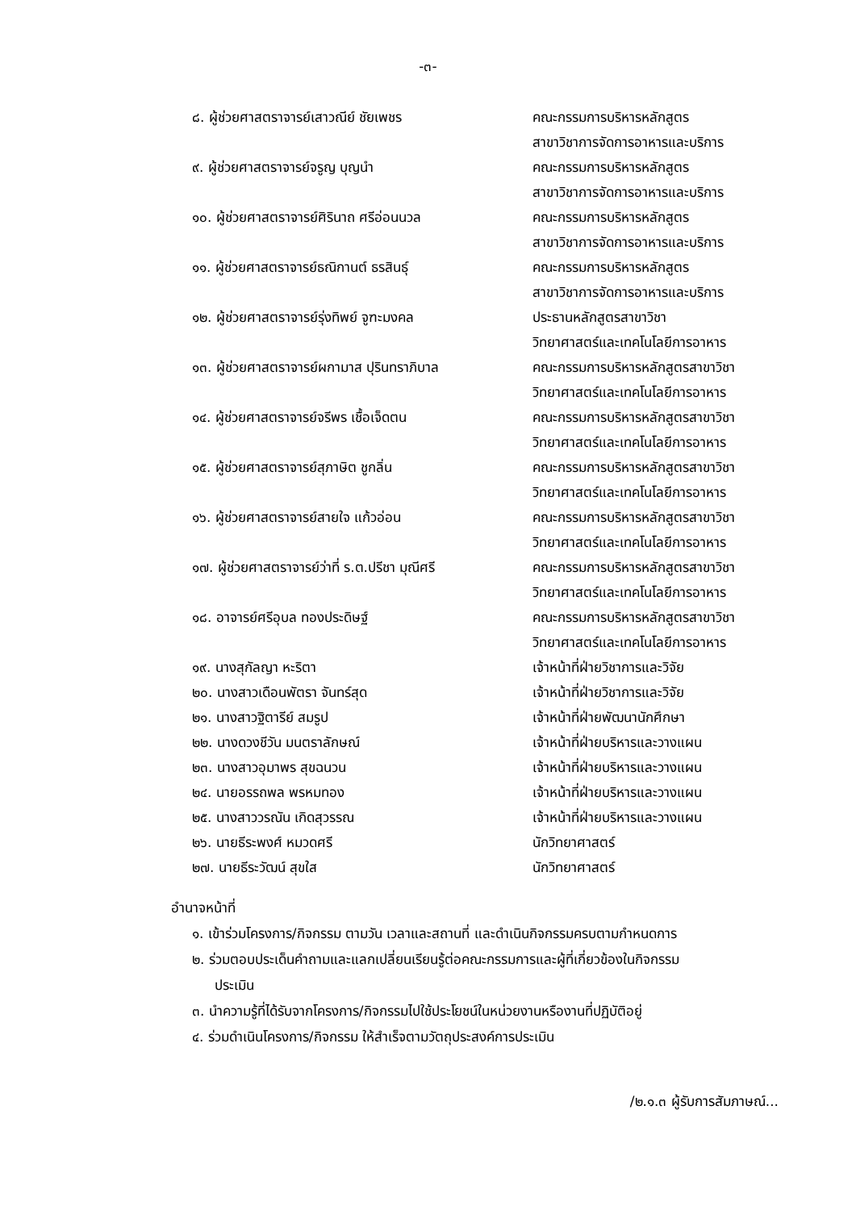-๓-
๘. ผู้ช่วยศาสตราจารย์เสาวณีย์ ชัยเพชร คณะกรรมการบริหารหลักสูตร
สาขาวิชาการจัดการอาหารและบริการ
๙. ผู้ช่วยศาสตราจารย์จรูญ บุญนำ คณะกรรมการบริหารหลักสูตร
สาขาวิชาการจัดการอาหารและบริการ
๑๐. ผู้ช่วยศาสตราจารย์ศิรินาถ ศรีอ่อนนวล คณะกรรมการบริหารหลักสูตร
สาขาวิชาการจัดการอาหารและบริการ
๑๑. ผู้ช่วยศาสตราจารย์ธณิกานต์ ธรสินธุ์ คณะกรรมการบริหารหลักสูตร
สาขาวิชาการจัดการอาหารและบริการ
๑๒. ผู้ช่วยศาสตราจารย์รุ่งทิพย์ จูฑะมงคล ประธานหลักสูตรสาขาวิชา
วิทยาศาสตร์และเทคโนโลยีการอาหาร
๑๓. ผู้ช่วยศาสตราจารย์ผกามาส ปุรินทราภิบาล
คณะกรรมการบริหารหลักสูตรสาขาวิชา
วิทยาศาสตร์และเทคโนโลยีการอาหาร
๑๔. ผู้ช่วยศาสตราจารย์จรีพร เชื้อเจ็ดตน คณะกรรมการบริหารหลักสูตรสาขาวิชา
วิทยาศาสตร์และเทคโนโลยีการอาหาร
๑๕. ผู้ช่วยศาสตราจารย์สุภาษิต ชูกลิ่น คณะกรรมการบริหารหลักสูตรสาขาวิชา
วิทยาศาสตร์และเทคโนโลยีการอาหาร
๑๖. ผู้ช่วยศาสตราจารย์สายใจ แก้วอ่อน คณะกรรมการบริหารหลักสูตรสาขาวิชา
วิทยาศาสตร์และเทคโนโลยีการอาหาร
๑๗. ผู้ช่วยศาสตราจารย์ว่าที่ ร.ต.ปรีชา มุณีศรี
คณะกรรมการบริหารหลักสูตรสาขาวิชา
วิทยาศาสตร์และเทคโนโลยีการอาหาร
๑๘. อาจารย์ศรีอุบล ทองประดิษฐ์ คณะกรรมการบริหารหลักสูตรสาขาวิชา
วิทยาศาสตร์และเทคโนโลยีการอาหาร
๑๙. นางสุกัลญา หะริตา เจ้าหน้าที่ฝ่ายวิชาการและวิจัย
๒๐. นางสาวเดือนพัตรา จันทร์สุด เจ้าหน้าที่ฝ่ายวิชาการและวิจัย
๒๑. นางสาวฐิตารีย์ สมรูป เจ้าหน้าที่ฝ่ายพัฒนานักศึกษา
๒๒. นางดวงชีวัน มนตราลักษณ์ เจ้าหน้าที่ฝ่ายบริหารและวางแผน
๒๓. นางสาวอุมาพร สุขฉนวน เจ้าหน้าที่ฝ่ายบริหารและวางแผน
๒๔. นายอรรถพล พรหมทอง เจ้าหน้าที่ฝ่ายบริหารและวางแผน
๒๕. นางสาววรณัน เกิดสุวรรณ เจ้าหน้าที่ฝ่ายบริหารและวางแผน
๒๖. นายธีระพงศ์ หมวดศรี นักวิทยาศาสตร์
๒๗. นายธีระวัฒน์ สุขใส นักวิทยาศาสตร์
อำนาจหน้าที่
๑. เข้าร่วมโครงการ/กิจกรรม ตามวัน เวลาและสถานที่ และดำเนินกิจกรรมครบตามกำหนดการ
๒. ร่วมตอบประเด็นคำถามและแลกเปลี่ยนเรียนรู้ต่อคณะกรรมการและผู้ที่เกี่ยวข้องในกิจกรรม
ประเมิน
๓. นำความรู้ที่ได้รับจากโครงการ/กิจกรรมไปใช้ประโยชน์ในหน่วยงานหรืองานที่ปฏิบัติอยู่
๔. ร่วมดำเนินโครงการ/กิจกรรม ให้สำเร็จตามวัตถุประสงค์การประเมิน
/๒.๑.๓ ผู้รับการสัมภาษณ์...